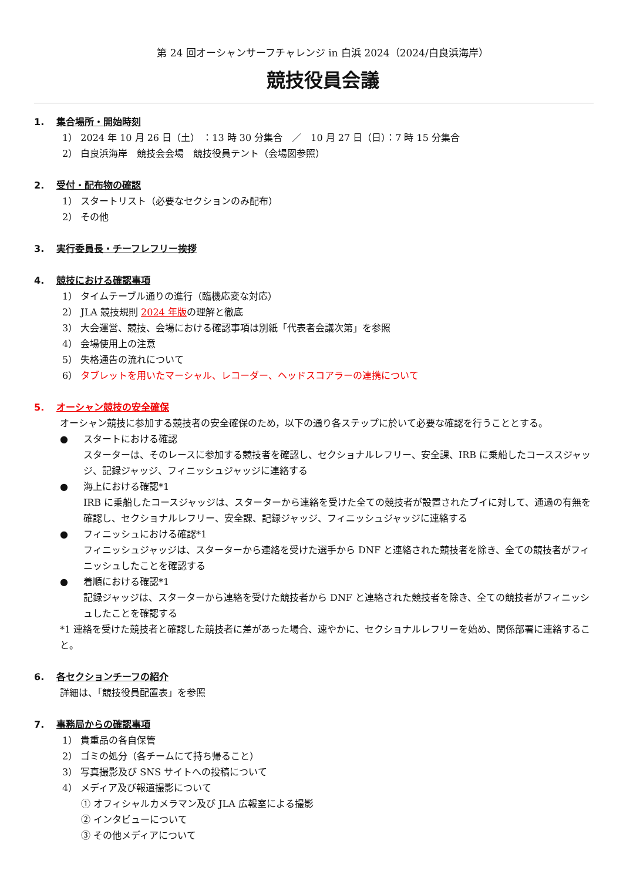第 24 回オーシャンサーフチャレンジ in 白浜 2024（2024/白良浜海岸）
競技役員会議
1. 集合場所・開始時刻
1） 2024 年 10 月 26 日（土） ：13 時 30 分集合　／　10 月 27 日（日）：7 時 15 分集合
2） 白良浜海岸　競技会会場　競技役員テント（会場図参照）
2. 受付・配布物の確認
1） スタートリスト（必要なセクションのみ配布）
2） その他
3. 実行委員長・チーフレフリー挨拶
4. 競技における確認事項
1） タイムテーブル通りの進行（臨機応変な対応）
2） JLA 競技規則 2024 年版の理解と徹底
3） 大会運営、競技、会場における確認事項は別紙「代表者会議次第」を参照
4） 会場使用上の注意
5） 失格通告の流れについて
6） タブレットを用いたマーシャル、レコーダー、ヘッドスコアラーの連携について
5. オーシャン競技の安全確保
オーシャン競技に参加する競技者の安全確保のため，以下の通り各ステップに於いて必要な確認を行うこととする。
● スタートにおける確認
スターターは、そのレースに参加する競技者を確認し、セクショナルレフリー、安全課、IRB に乗船したコーススジャッジ、記録ジャッジ、フィニッシュジャッジに連絡する
● 海上における確認*1
IRB に乗船したコースジャッジは、スターターから連絡を受けた全ての競技者が設置されたブイに対して、通過の有無を確認し、セクショナルレフリー、安全課、記録ジャッジ、フィニッシュジャッジに連絡する
● フィニッシュにおける確認*1
フィニッシュジャッジは、スターターから連絡を受けた選手から DNF と連絡された競技者を除き、全ての競技者がフィニッシュしたことを確認する
● 着順における確認*1
記録ジャッジは、スターターから連絡を受けた競技者から DNF と連絡された競技者を除き、全ての競技者がフィニッシュしたことを確認する
*1 連絡を受けた競技者と確認した競技者に差があった場合、速やかに、セクショナルレフリーを始め、関係部署に連絡すること。
6. 各セクションチーフの紹介
詳細は、「競技役員配置表」を参照
7. 事務局からの確認事項
1） 貴重品の各自保管
2） ゴミの処分（各チームにて持ち帰ること）
3） 写真撮影及び SNS サイトへの投稿について
4） メディア及び報道撮影について
① オフィシャルカメラマン及び JLA 広報室による撮影
② インタビューについて
③ その他メディアについて